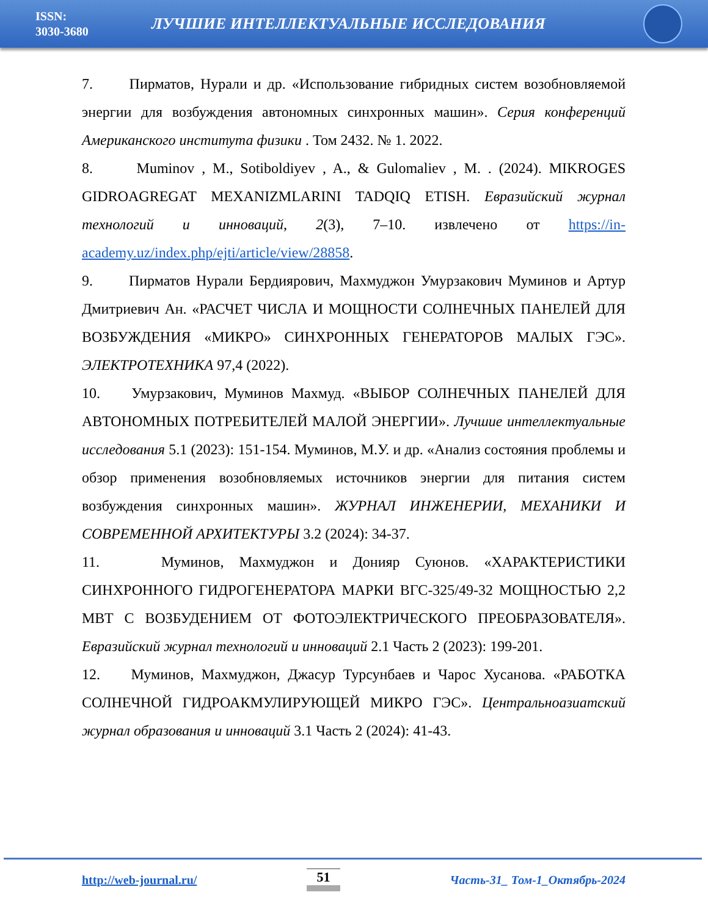ISSN:
3030-3680
ЛУЧШИЕ ИНТЕЛЛЕКТУАЛЬНЫЕ ИССЛЕДОВАНИЯ
7. Пирматов, Нурали и др. «Использование гибридных систем возобновляемой энергии для возбуждения автономных синхронных машин». Серия конференций Американского института физики . Том 2432. № 1. 2022.
8. Muminov , M., Sotiboldiyev , A., & Gulomaliev , M. . (2024). MIKROGES GIDROAGREGAT MEXANIZMLARINI TADQIQ ETISH. Евразийский журнал технологий и инноваций, 2(3), 7–10. извлечено от https://in-academy.uz/index.php/ejti/article/view/28858.
9. Пирматов Нурали Бердиярович, Махмуджон Умурзакович Муминов и Артур Дмитриевич Ан. «РАСЧЕТ ЧИСЛА И МОЩНОСТИ СОЛНЕЧНЫХ ПАНЕЛЕЙ ДЛЯ ВОЗБУЖДЕНИЯ «МИКРО» СИНХРОННЫХ ГЕНЕРАТОРОВ МАЛЫХ ГЭС». ЭЛЕКТРОТЕХНИКА 97,4 (2022).
10. Умурзакович, Муминов Махмуд. «ВЫБОР СОЛНЕЧНЫХ ПАНЕЛЕЙ ДЛЯ АВТОНОМНЫХ ПОТРЕБИТЕЛЕЙ МАЛОЙ ЭНЕРГИИ». Лучшие интеллектуальные исследования 5.1 (2023): 151-154. Муминов, М.У. и др. «Анализ состояния проблемы и обзор применения возобновляемых источников энергии для питания систем возбуждения синхронных машин». ЖУРНАЛ ИНЖЕНЕРИИ, МЕХАНИКИ И СОВРЕМЕННОЙ АРХИТЕКТУРЫ 3.2 (2024): 34-37.
11. Муминов, Махмуджон и Донияр Суюнов. «ХАРАКТЕРИСТИКИ СИНХРОННОГО ГИДРОГЕНЕРАТОРА МАРКИ ВГС-325/49-32 МОЩНОСТЬЮ 2,2 МВТ С ВОЗБУДЕНИЕМ ОТ ФОТОЭЛЕКТРИЧЕСКОГО ПРЕОБРАЗОВАТЕЛЯ». Евразийский журнал технологий и инноваций 2.1 Часть 2 (2023): 199-201.
12. Муминов, Махмуджон, Джасур Турсунбаев и Чарос Хусанова. «РАБОТКА СОЛНЕЧНОЙ ГИДРОАКМУЛИРУЮЩЕЙ МИКРО ГЭС». Центральноазиатский журнал образования и инноваций 3.1 Часть 2 (2024): 41-43.
http://web-journal.ru/ 51 Часть-31_ Том-1_Октябрь-2024